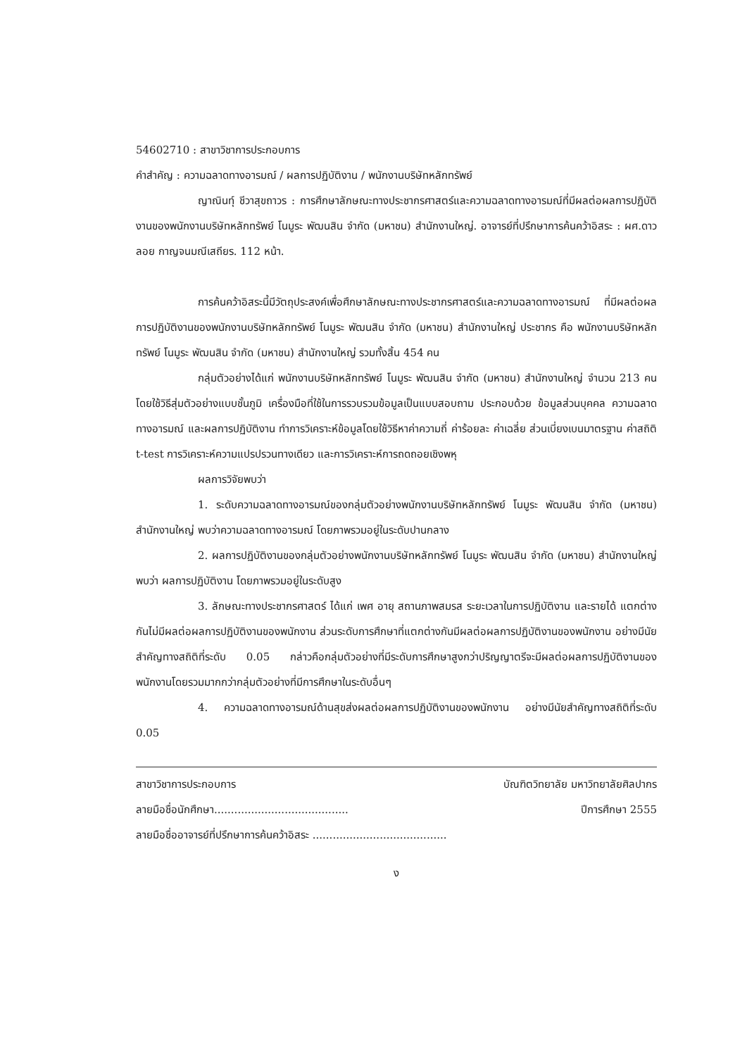54602710 : สาขาวิชาการประกอบการ
คำสำคัญ : ความฉลาดทางอารมณ์ / ผลการปฏิบัติงาน / พนักงานบริษัทหลักทรัพย์
ญาณินทุ์ ชีวาสุขถาวร : การศึกษาลักษณะทางประชากรศาสตร์และความฉลาดทางอารมณ์ที่มีผลต่อผลการปฏิบัติงานของพนักงานบริษัทหลักทรัพย์ โนมูระ พัฒนสิน จำกัด (มหาชน) สำนักงานใหญ่. อาจารย์ที่ปรึกษาการค้นคว้าอิสระ : ผศ.ดาวลอย กาญจนมณีเสถียร. 112 หน้า.
การค้นคว้าอิสระนี้มีวัตถุประสงค์เพื่อศึกษาลักษณะทางประชากรศาสตร์และความฉลาดทางอารมณ์ ที่มีผลต่อผลการปฏิบัติงานของพนักงานบริษัทหลักทรัพย์ โนมูระ พัฒนสิน จำกัด (มหาชน) สำนักงานใหญ่ ประชากร คือ พนักงานบริษัทหลักทรัพย์ โนมูระ พัฒนสิน จำกัด (มหาชน) สำนักงานใหญ่ รวมทั้งสิ้น 454 คน
กลุ่มตัวอย่างได้แก่ พนักงานบริษัทหลักทรัพย์ โนมูระ พัฒนสิน จำกัด (มหาชน) สำนักงานใหญ่ จำนวน 213 คน โดยใช้วิธีสุ่มตัวอย่างแบบชั้นภูมิ เครื่องมือที่ใช้ในการรวบรวมข้อมูลเป็นแบบสอบถาม ประกอบด้วย ข้อมูลส่วนบุคคล ความฉลาดทางอารมณ์ และผลการปฏิบัติงาน ทำการวิเคราะห์ข้อมูลโดยใช้วิธีหาค่าความถี่ ค่าร้อยละ ค่าเฉลี่ย ส่วนเบี่ยงเบนมาตรฐาน ค่าสถิติ t-test การวิเคราะห์ความแปรปรวนทางเดียว และการวิเคราะห์การถดถอยเชิงพหุ
ผลการวิจัยพบว่า
1. ระดับความฉลาดทางอารมณ์ของกลุ่มตัวอย่างพนักงานบริษัทหลักทรัพย์ โนมูระ พัฒนสิน จำกัด (มหาชน) สำนักงานใหญ่ พบว่าความฉลาดทางอารมณ์ โดยภาพรวมอยู่ในระดับปานกลาง
2. ผลการปฏิบัติงานของกลุ่มตัวอย่างพนักงานบริษัทหลักทรัพย์ โนมูระ พัฒนสิน จำกัด (มหาชน) สำนักงานใหญ่ พบว่า ผลการปฏิบัติงาน โดยภาพรวมอยู่ในระดับสูง
3. ลักษณะทางประชากรศาสตร์ ได้แก่ เพศ อายุ สถานภาพสมรส ระยะเวลาในการปฏิบัติงาน และรายได้ แตกต่างกันไม่มีผลต่อผลการปฏิบัติงานของพนักงาน ส่วนระดับการศึกษาที่แตกต่างกันมีผลต่อผลการปฏิบัติงานของพนักงาน อย่างมีนัยสำคัญทางสถิติที่ระดับ 0.05 กล่าวคือกลุ่มตัวอย่างที่มีระดับการศึกษาสูงกว่าปริญญาตรีจะมีผลต่อผลการปฏิบัติงานของพนักงานโดยรวมมากกว่ากลุ่มตัวอย่างที่มีการศึกษาในระดับอื่นๆ
4. ความฉลาดทางอารมณ์ด้านสุขส่งผลต่อผลการปฏิบัติงานของพนักงาน อย่างมีนัยสำคัญทางสถิติที่ระดับ 0.05
สาขาวิชาการประกอบการ บัณฑิตวิทยาลัย มหาวิทยาลัยศิลปากร
ลายมือชื่อนักศึกษา........................................ ปีการศึกษา 2555
ลายมือชื่ออาจารย์ที่ปรึกษาการค้นคว้าอิสระ ........................................
ง